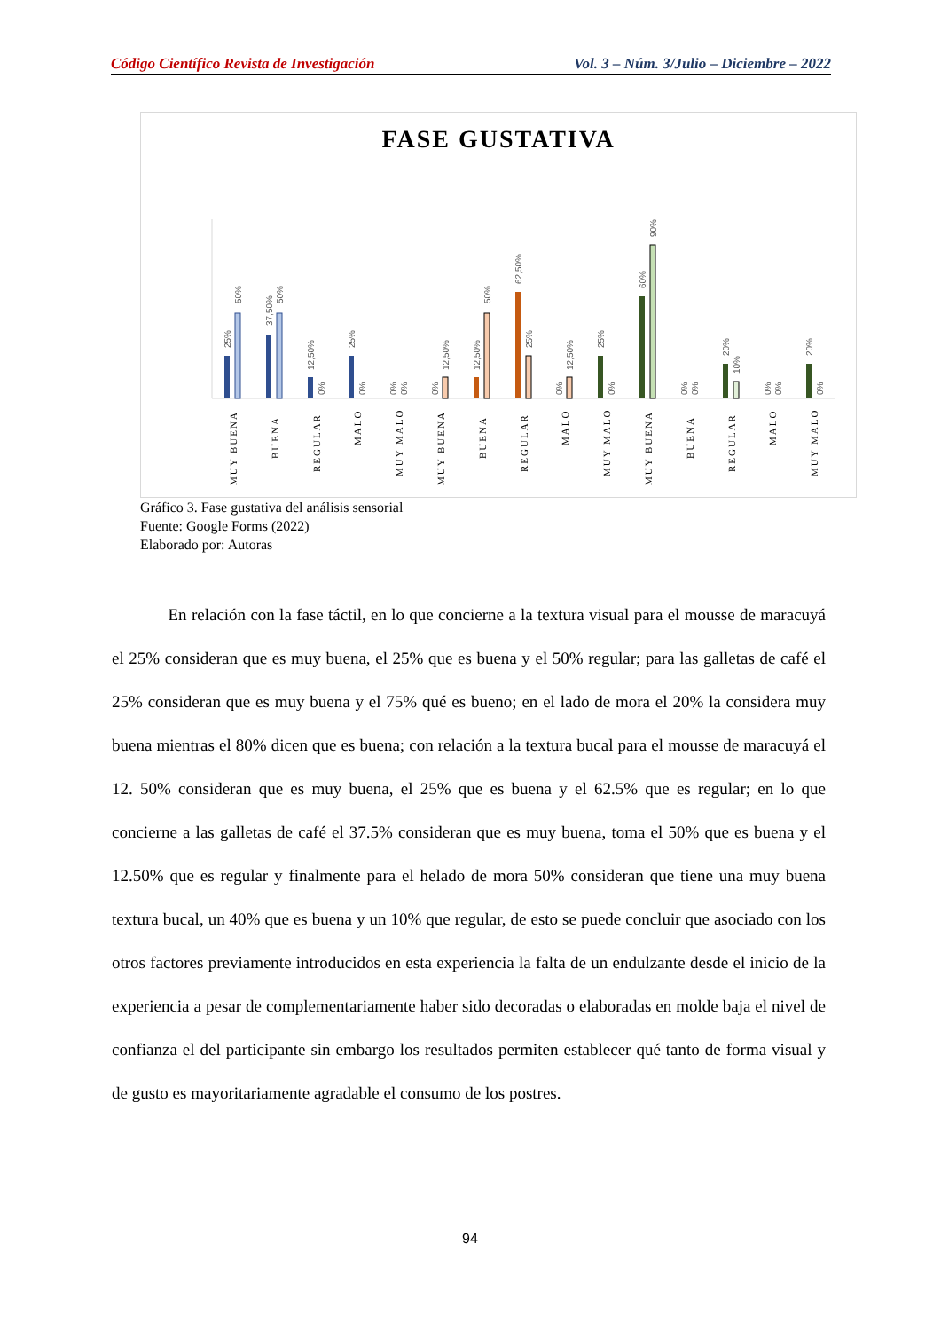Código Científico Revista de Investigación Vol. 3 – Núm. 3/Julio – Diciembre – 2022
FASE GUSTATIVA
25%
50%
37,50%
50%
12,50%
0%
25%
0%
0%
0%
0%
12,50%
12,50%
50%
62,50%
25%
0%
12,50%
25%
0%
60%
90%
0%
0%
20%
10%
0%
0%
20%
0%
MUY BUENA
BUENA
REGULAR
MALO
MUY MALO
MUY BUENA
BUENA
REGULAR
MALO
MUY MALO
MUY BUENA
BUENA
REGULAR
MALO
MUY MALO
Gráfico 3. Fase gustativa del análisis sensorial
Fuente: Google Forms (2022)
Elaborado por: Autoras
En relación con la fase táctil, en lo que concierne a la textura visual para el mousse de maracuyá el 25% consideran que es muy buena, el 25% que es buena y el 50% regular; para las galletas de café el 25% consideran que es muy buena y el 75% qué es bueno; en el lado de mora el 20% la considera muy buena mientras el 80% dicen que es buena; con relación a la textura bucal para el mousse de maracuyá el 12. 50% consideran que es muy buena, el 25% que es buena y el 62.5% que es regular; en lo que concierne a las galletas de café el 37.5% consideran que es muy buena, toma el 50% que es buena y el 12.50% que es regular y finalmente para el helado de mora 50% consideran que tiene una muy buena textura bucal, un 40% que es buena y un 10% que regular, de esto se puede concluir que asociado con los otros factores previamente introducidos en esta experiencia la falta de un endulzante desde el inicio de la experiencia a pesar de complementariamente haber sido decoradas o elaboradas en molde baja el nivel de confianza el del participante sin embargo los resultados permiten establecer qué tanto de forma visual y de gusto es mayoritariamente agradable el consumo de los postres.
94